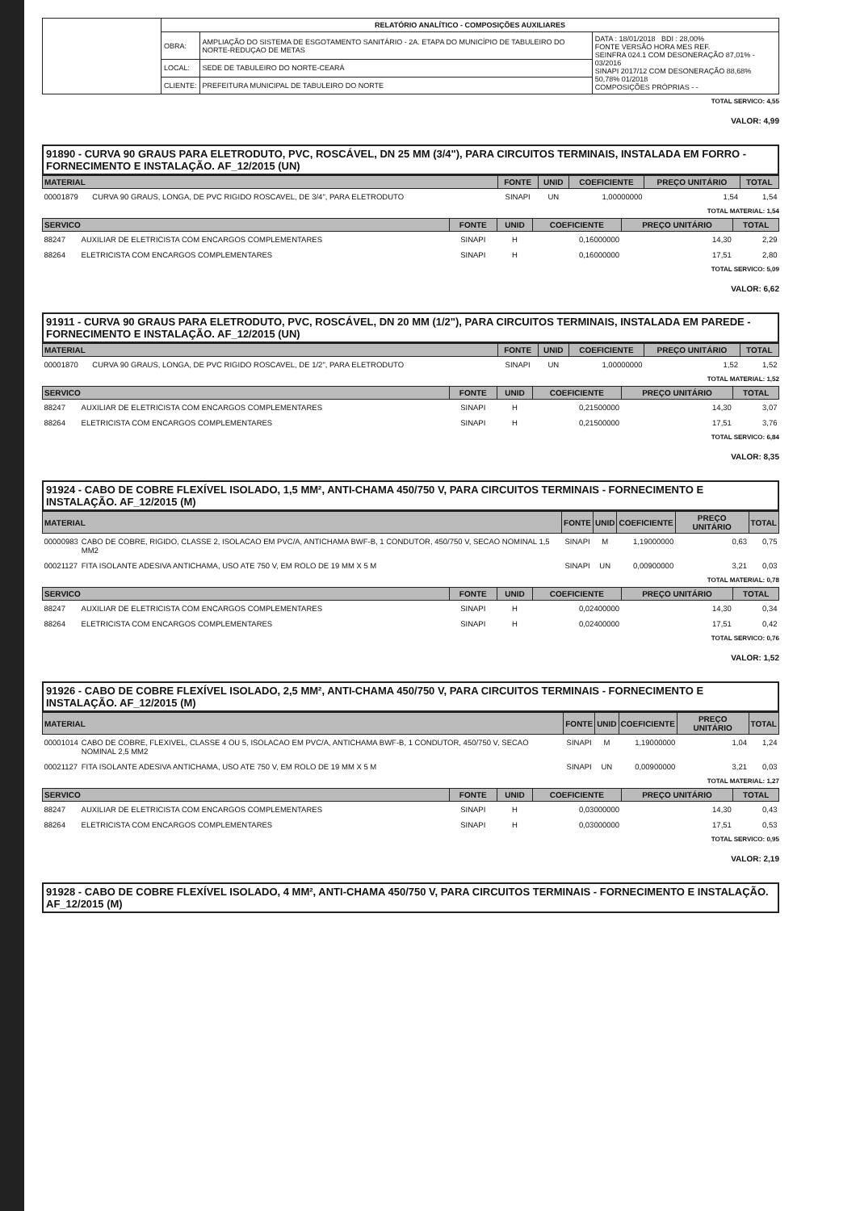| | RELATÓRIO ANALÍTICO - COMPOSIÇÕES AUXILIARES | | |
| | OBRA: | AMPLIAÇÃO DO SISTEMA DE ESGOTAMENTO SANITÁRIO - 2A. ETAPA DO MUNICÍPIO DE TABULEIRO DO NORTE-REDUÇAO DE METAS | DATA : 18/01/2018 BDI : 28,00% FONTE VERSÃO HORA MES REF. SEINFRA 024.1 COM DESONERAÇÃO 87,01% - 03/2016 SINAPI 2017/12 COM DESONERAÇÃO 88,68% 50,78% 01/2018 COMPOSIÇÕES PRÓPRIAS - - |
| | LOCAL: | SEDE DE TABULEIRO DO NORTE-CEARÁ | |
| | CLIENTE: | PREFEITURA MUNICIPAL DE TABULEIRO DO NORTE | |
TOTAL SERVICO: 4,55
VALOR: 4,99
91890 - CURVA 90 GRAUS PARA ELETRODUTO, PVC, ROSCÁVEL, DN 25 MM (3/4"), PARA CIRCUITOS TERMINAIS, INSTALADA EM FORRO - FORNECIMENTO E INSTALAÇÃO. AF_12/2015 (UN)
| MATERIAL | | FONTE | UNID | COEFICIENTE | PREÇO UNITÁRIO | TOTAL |
| --- | --- | --- | --- | --- | --- | --- |
| 00001879 | CURVA 90 GRAUS, LONGA, DE PVC RIGIDO ROSCAVEL, DE 3/4", PARA ELETRODUTO | SINAPI | UN | 1,00000000 | 1,54 | 1,54 |
TOTAL MATERIAL: 1,54
| SERVICO | | FONTE | UNID | COEFICIENTE | PREÇO UNITÁRIO | TOTAL |
| --- | --- | --- | --- | --- | --- | --- |
| 88247 | AUXILIAR DE ELETRICISTA COM ENCARGOS COMPLEMENTARES | SINAPI | H | 0,16000000 | 14,30 | 2,29 |
| 88264 | ELETRICISTA COM ENCARGOS COMPLEMENTARES | SINAPI | H | 0,16000000 | 17,51 | 2,80 |
TOTAL SERVICO: 5,09
VALOR: 6,62
91911 - CURVA 90 GRAUS PARA ELETRODUTO, PVC, ROSCÁVEL, DN 20 MM (1/2"), PARA CIRCUITOS TERMINAIS, INSTALADA EM PAREDE - FORNECIMENTO E INSTALAÇÃO. AF_12/2015 (UN)
| MATERIAL | | FONTE | UNID | COEFICIENTE | PREÇO UNITÁRIO | TOTAL |
| --- | --- | --- | --- | --- | --- | --- |
| 00001870 | CURVA 90 GRAUS, LONGA, DE PVC RIGIDO ROSCAVEL, DE 1/2", PARA ELETRODUTO | SINAPI | UN | 1,00000000 | 1,52 | 1,52 |
TOTAL MATERIAL: 1,52
| SERVICO | | FONTE | UNID | COEFICIENTE | PREÇO UNITÁRIO | TOTAL |
| --- | --- | --- | --- | --- | --- | --- |
| 88247 | AUXILIAR DE ELETRICISTA COM ENCARGOS COMPLEMENTARES | SINAPI | H | 0,21500000 | 14,30 | 3,07 |
| 88264 | ELETRICISTA COM ENCARGOS COMPLEMENTARES | SINAPI | H | 0,21500000 | 17,51 | 3,76 |
TOTAL SERVICO: 6,84
VALOR: 8,35
91924 - CABO DE COBRE FLEXÍVEL ISOLADO, 1,5 MM², ANTI-CHAMA 450/750 V, PARA CIRCUITOS TERMINAIS - FORNECIMENTO E INSTALAÇÃO. AF_12/2015 (M)
| MATERIAL | | FONTE | UNID | COEFICIENTE | PREÇO UNITÁRIO | TOTAL |
| --- | --- | --- | --- | --- | --- | --- |
| 00000983 | CABO DE COBRE, RIGIDO, CLASSE 2, ISOLACAO EM PVC/A, ANTICHAMA BWF-B, 1 CONDUTOR, 450/750 V, SECAO NOMINAL 1,5 MM2 | SINAPI | M | 1,19000000 | 0,63 | 0,75 |
| 00021127 | FITA ISOLANTE ADESIVA ANTICHAMA, USO ATE 750 V, EM ROLO DE 19 MM X 5 M | SINAPI | UN | 0,00900000 | 3,21 | 0,03 |
TOTAL MATERIAL: 0,78
| SERVICO | | FONTE | UNID | COEFICIENTE | PREÇO UNITÁRIO | TOTAL |
| --- | --- | --- | --- | --- | --- | --- |
| 88247 | AUXILIAR DE ELETRICISTA COM ENCARGOS COMPLEMENTARES | SINAPI | H | 0,02400000 | 14,30 | 0,34 |
| 88264 | ELETRICISTA COM ENCARGOS COMPLEMENTARES | SINAPI | H | 0,02400000 | 17,51 | 0,42 |
TOTAL SERVICO: 0,76
VALOR: 1,52
91926 - CABO DE COBRE FLEXÍVEL ISOLADO, 2,5 MM², ANTI-CHAMA 450/750 V, PARA CIRCUITOS TERMINAIS - FORNECIMENTO E INSTALAÇÃO. AF_12/2015 (M)
| MATERIAL | | FONTE | UNID | COEFICIENTE | PREÇO UNITÁRIO | TOTAL |
| --- | --- | --- | --- | --- | --- | --- |
| 00001014 | CABO DE COBRE, FLEXIVEL, CLASSE 4 OU 5, ISOLACAO EM PVC/A, ANTICHAMA BWF-B, 1 CONDUTOR, 450/750 V, SECAO NOMINAL 2,5 MM2 | SINAPI | M | 1,19000000 | 1,04 | 1,24 |
| 00021127 | FITA ISOLANTE ADESIVA ANTICHAMA, USO ATE 750 V, EM ROLO DE 19 MM X 5 M | SINAPI | UN | 0,00900000 | 3,21 | 0,03 |
TOTAL MATERIAL: 1,27
| SERVICO | | FONTE | UNID | COEFICIENTE | PREÇO UNITÁRIO | TOTAL |
| --- | --- | --- | --- | --- | --- | --- |
| 88247 | AUXILIAR DE ELETRICISTA COM ENCARGOS COMPLEMENTARES | SINAPI | H | 0,03000000 | 14,30 | 0,43 |
| 88264 | ELETRICISTA COM ENCARGOS COMPLEMENTARES | SINAPI | H | 0,03000000 | 17,51 | 0,53 |
TOTAL SERVICO: 0,95
VALOR: 2,19
91928 - CABO DE COBRE FLEXÍVEL ISOLADO, 4 MM², ANTI-CHAMA 450/750 V, PARA CIRCUITOS TERMINAIS - FORNECIMENTO E INSTALAÇÃO. AF_12/2015 (M)